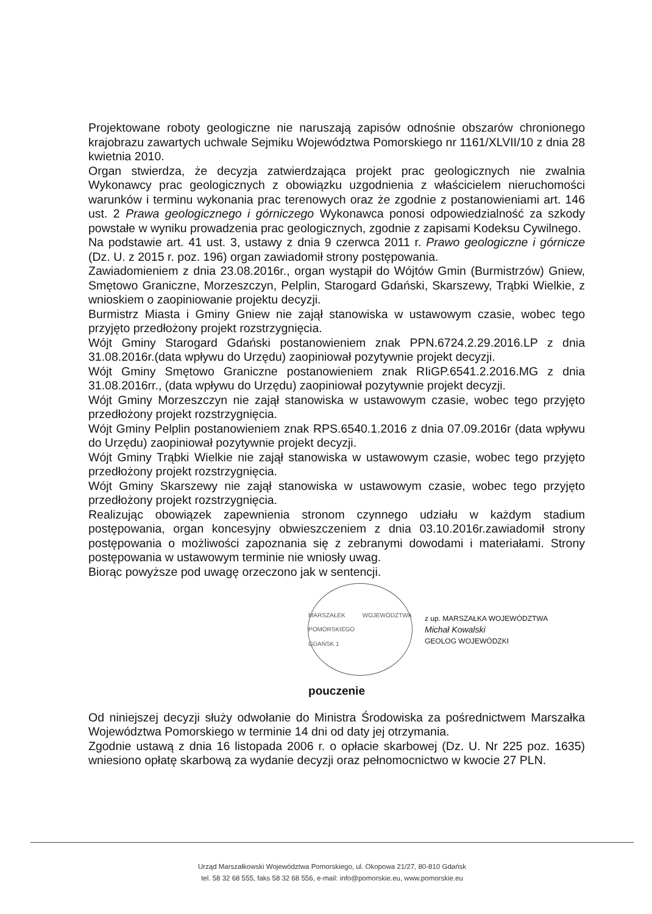Projektowane roboty geologiczne nie naruszają zapisów odnośnie obszarów chronionego krajobrazu zawartych uchwale Sejmiku Województwa Pomorskiego nr 1161/XLVII/10 z dnia 28 kwietnia 2010.
Organ stwierdza, że decyzja zatwierdzająca projekt prac geologicznych nie zwalnia Wykonawcy prac geologicznych z obowiązku uzgodnienia z właścicielem nieruchomości warunków i terminu wykonania prac terenowych oraz że zgodnie z postanowieniami art. 146 ust. 2 Prawa geologicznego i górniczego Wykonawca ponosi odpowiedzialność za szkody powstałe w wyniku prowadzenia prac geologicznych, zgodnie z zapisami Kodeksu Cywilnego.
Na podstawie art. 41 ust. 3, ustawy z dnia 9 czerwca 2011 r. Prawo geologiczne i górnicze (Dz. U. z 2015 r. poz. 196) organ zawiadomił strony postępowania.
Zawiadomieniem z dnia 23.08.2016r., organ wystąpił do Wójtów Gmin (Burmistrzów) Gniew, Smętowo Graniczne, Morzeszczyn, Pelplin, Starogard Gdański, Skarszewy, Trąbki Wielkie, z wnioskiem o zaopiniowanie projektu decyzji.
Burmistrz Miasta i Gminy Gniew nie zajął stanowiska w ustawowym czasie, wobec tego przyjęto przedłożony projekt rozstrzygnięcia.
Wójt Gminy Starogard Gdański postanowieniem znak PPN.6724.2.29.2016.LP z dnia 31.08.2016r.(data wpływu do Urzędu) zaopiniował pozytywnie projekt decyzji.
Wójt Gminy Smętowo Graniczne postanowieniem znak RIiGP.6541.2.2016.MG z dnia 31.08.2016rr., (data wpływu do Urzędu) zaopiniował pozytywnie projekt decyzji.
Wójt Gminy Morzeszczyn nie zajął stanowiska w ustawowym czasie, wobec tego przyjęto przedłożony projekt rozstrzygnięcia.
Wójt Gminy Pelplin postanowieniem znak RPS.6540.1.2016 z dnia 07.09.2016r (data wpływu do Urzędu) zaopiniował pozytywnie projekt decyzji.
Wójt Gminy Trąbki Wielkie nie zajął stanowiska w ustawowym czasie, wobec tego przyjęto przedłożony projekt rozstrzygnięcia.
Wójt Gminy Skarszewy nie zajął stanowiska w ustawowym czasie, wobec tego przyjęto przedłożony projekt rozstrzygnięcia.
Realizując obowiązek zapewnienia stronom czynnego udziału w każdym stadium postępowania, organ koncesyjny obwieszczeniem z dnia 03.10.2016r.zawiadomił strony postępowania o możliwości zapoznania się z zebranymi dowodami i materiałami. Strony postępowania w ustawowym terminie nie wniosły uwag.
Biorąc powyższe pod uwagę orzeczono jak w sentencji.
MARSZAŁEK WOJEWÓDZTWA POMORSKIEGO
GDAŃSK 1
z up. MARSZAŁKA WOJEWÓDZTWA
Michał Kowalski
GEOLOG WOJEWÓDZKI
pouczenie
Od niniejszej decyzji służy odwołanie do Ministra Środowiska za pośrednictwem Marszałka Województwa Pomorskiego w terminie 14 dni od daty jej otrzymania.
Zgodnie ustawą z dnia 16 listopada 2006 r. o opłacie skarbowej (Dz. U. Nr 225 poz. 1635) wniesiono opłatę skarbową za wydanie decyzji oraz pełnomocnictwo w kwocie 27 PLN.
Urząd Marszałkowski Województwa Pomorskiego, ul. Okopowa 21/27, 80-810 Gdańsk
tel. 58 32 68 555, faks 58 32 68 556, e-mail: info@pomorskie.eu, www.pomorskie.eu